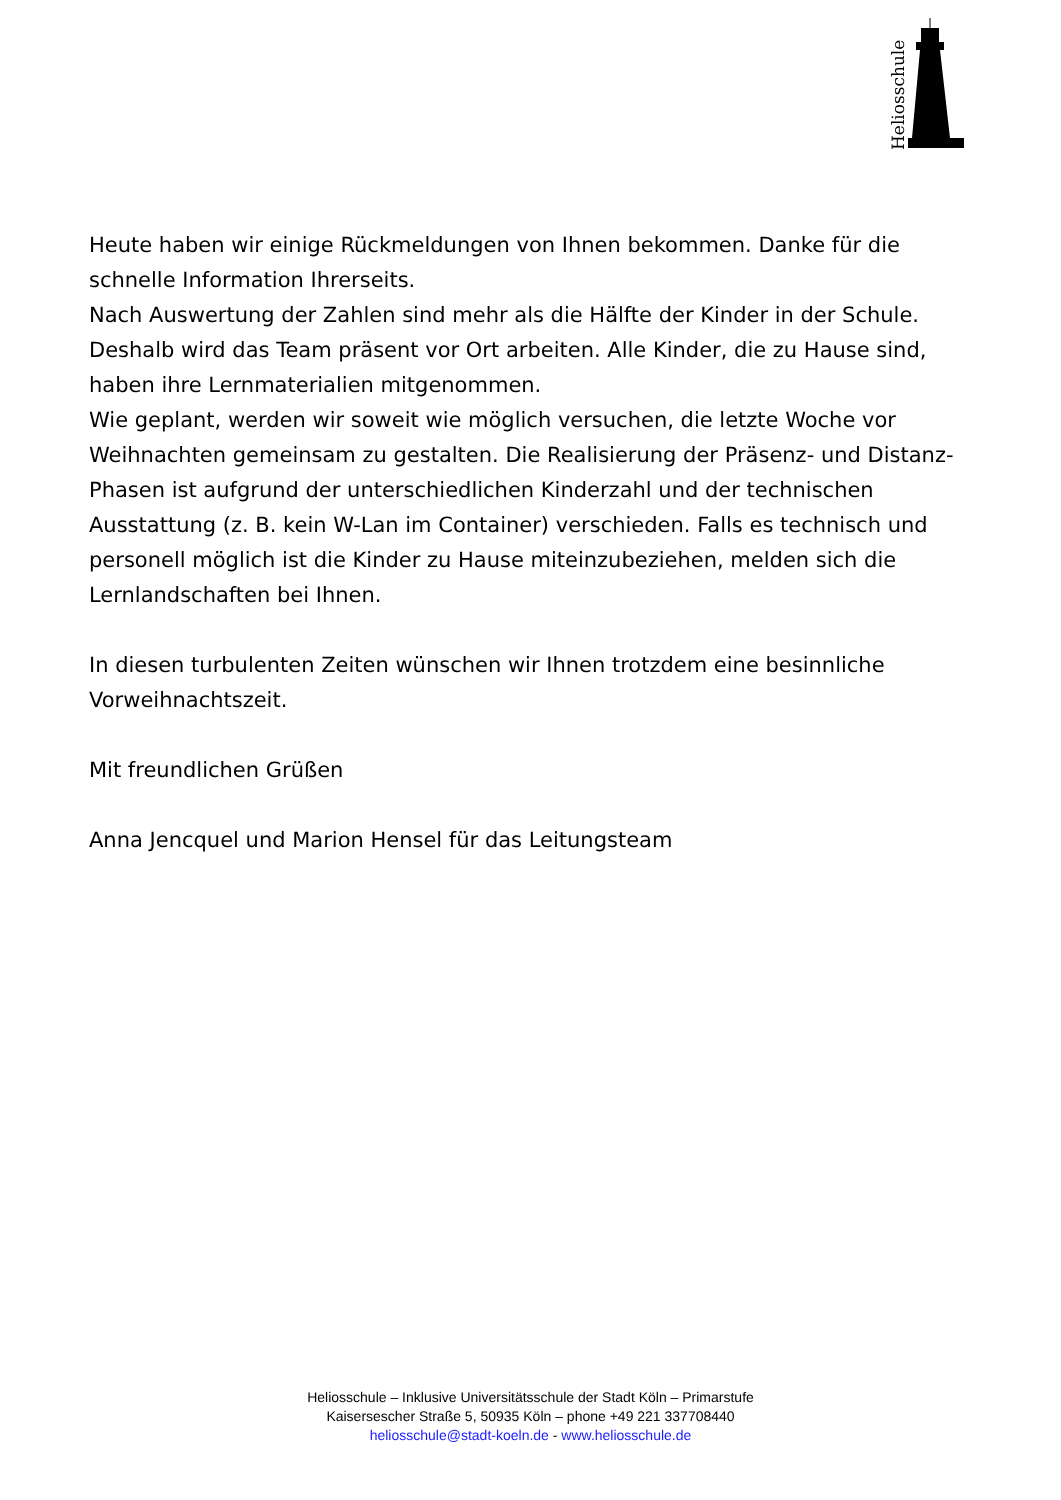Heliosschule
Heute haben wir einige Rückmeldungen von Ihnen bekommen. Danke für die schnelle Information Ihrerseits.
Nach Auswertung der Zahlen sind mehr als die Hälfte der Kinder in der Schule. Deshalb wird das Team präsent vor Ort arbeiten. Alle Kinder, die zu Hause sind, haben ihre Lernmaterialien mitgenommen.
Wie geplant, werden wir soweit wie möglich versuchen, die letzte Woche vor Weihnachten gemeinsam zu gestalten. Die Realisierung der Präsenz- und Distanz-Phasen ist aufgrund der unterschiedlichen Kinderzahl und der technischen Ausstattung (z. B. kein W-Lan im Container) verschieden. Falls es technisch und personell möglich ist die Kinder zu Hause miteinzubeziehen, melden sich die Lernlandschaften bei Ihnen.
In diesen turbulenten Zeiten wünschen wir Ihnen trotzdem eine besinnliche Vorweihnachtszeit.
Mit freundlichen Grüßen
Anna Jencquel und Marion Hensel für das Leitungsteam
Heliosschule – Inklusive Universitätsschule der Stadt Köln – Primarstufe
Kaisersescher Straße 5, 50935 Köln – phone +49 221 337708440
heliosschule@stadt-koeln.de - www.heliosschule.de